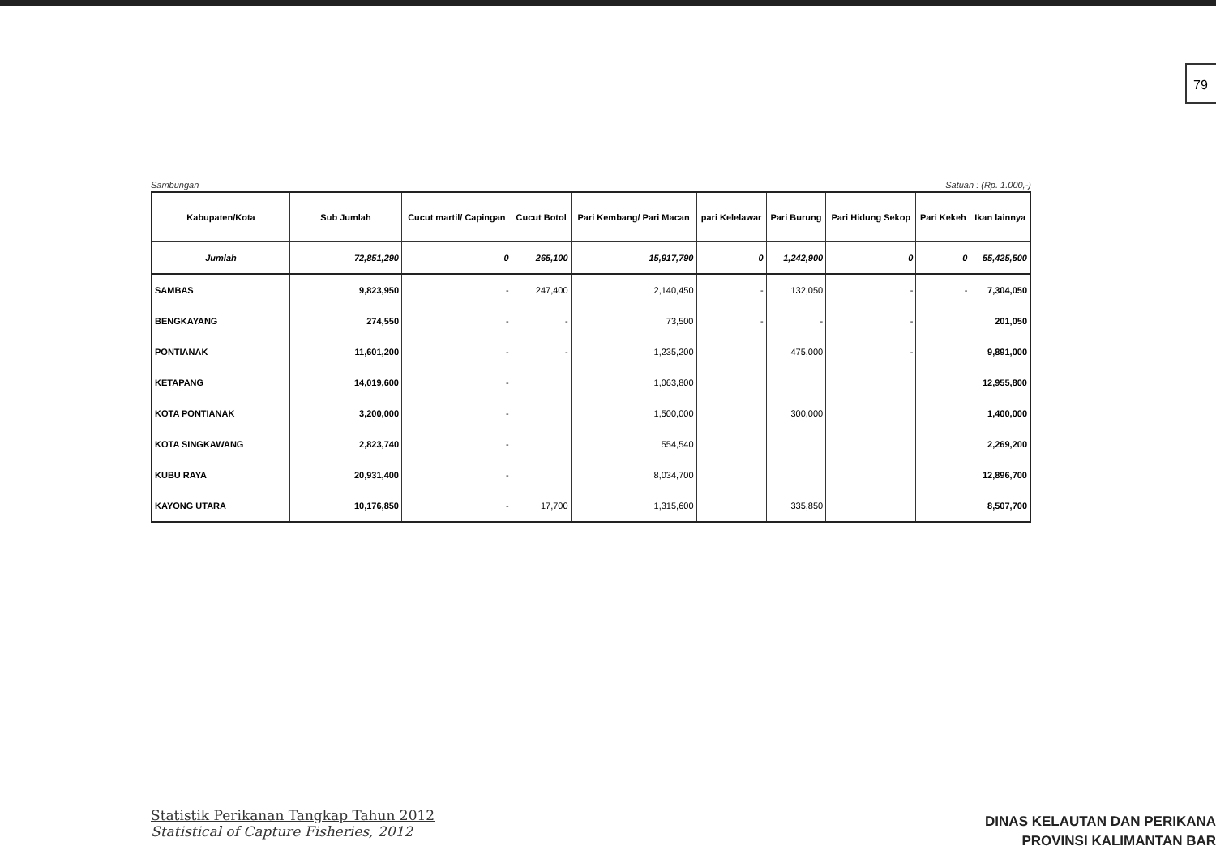79
Sambungan Satuan : (Rp. 1.000,-)
| Kabupaten/Kota | Sub Jumlah | Cucut martil/ Capingan | Cucut Botol | Pari Kembang/ Pari Macan | pari Kelelawar | Pari Burung | Pari Hidung Sekop | Pari Kekeh | Ikan lainnya |
| --- | --- | --- | --- | --- | --- | --- | --- | --- | --- |
| Jumlah | 72,851,290 | 0 | 265,100 | 15,917,790 | 0 | 1,242,900 | 0 | 0 | 55,425,500 |
| SAMBAS | 9,823,950 | - | 247,400 | 2,140,450 | - | 132,050 | - | - | 7,304,050 |
| BENGKAYANG | 274,550 | - | - | 73,500 | - | - | - | | 201,050 |
| PONTIANAK | 11,601,200 | - | - | 1,235,200 | | 475,000 | - | | 9,891,000 |
| KETAPANG | 14,019,600 | - | | 1,063,800 | | | | | 12,955,800 |
| KOTA PONTIANAK | 3,200,000 | - | | 1,500,000 | | 300,000 | | | 1,400,000 |
| KOTA SINGKAWANG | 2,823,740 | - | | 554,540 | | | | | 2,269,200 |
| KUBU RAYA | 20,931,400 | - | | 8,034,700 | | | | | 12,896,700 |
| KAYONG UTARA | 10,176,850 | - | 17,700 | 1,315,600 | | 335,850 | | | 8,507,700 |
Statistik Perikanan Tangkap Tahun 2012
Statistical of Capture Fisheries, 2012
DINAS KELAUTAN DAN PERIKANA
PROVINSI KALIMANTAN BAR